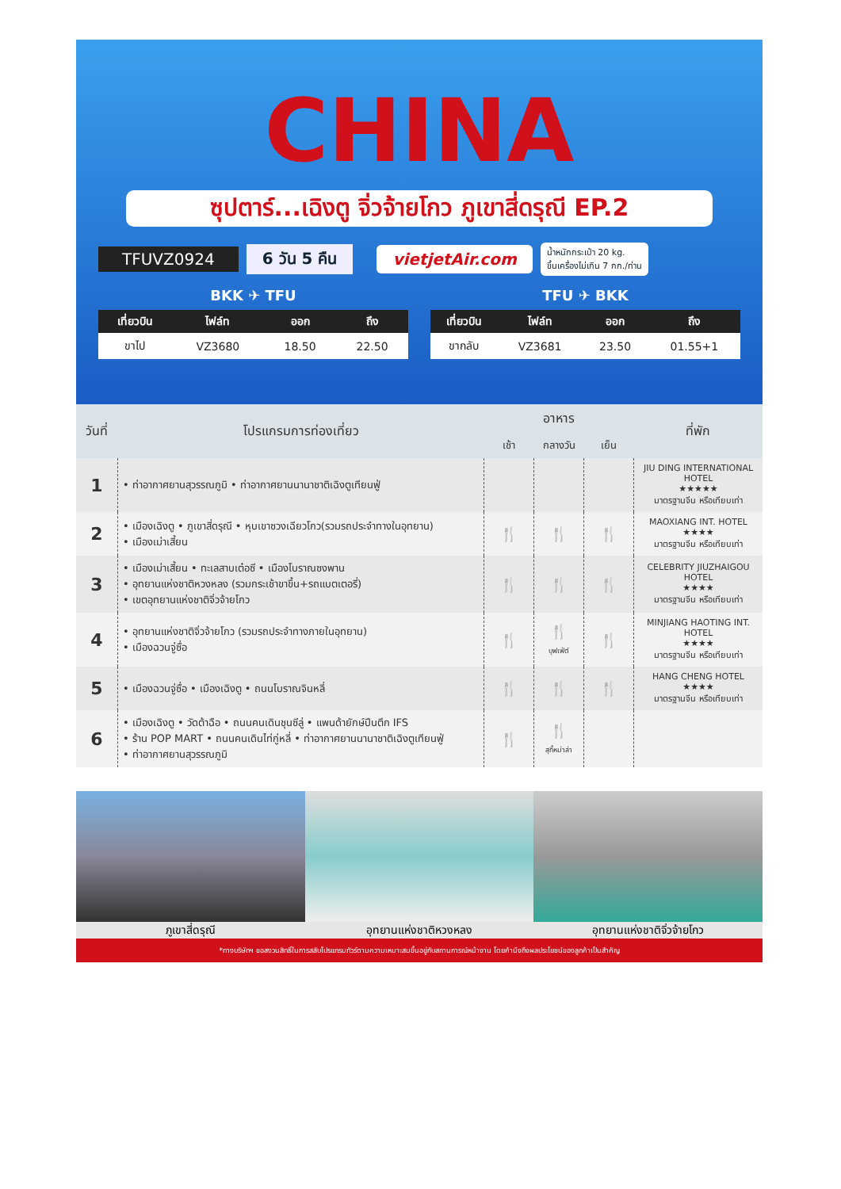CHINA
ซุปตาร์...เฉิงตู จิ่วจ้ายโกว ภูเขาสี่ดรุณี EP.2
TFUVZ0924 6 วัน 5 คืน vietjetAir.com น้ำหนักกระเป๋า 20 kg.
ขึ้นเครื่องไม่เกิน 7 กก./ท่าน
BKK ✈ TFU
| เที่ยวบิน | ไฟล์ท | ออก | ถึง |
| --- | --- | --- | --- |
| ขาไป | VZ3680 | 18.50 | 22.50 |
TFU ✈ BKK
| เที่ยวบิน | ไฟล์ท | ออก | ถึง |
| --- | --- | --- | --- |
| ขากลับ | VZ3681 | 23.50 | 01.55+1 |
| วันที่ | โปรแกรมการท่องเที่ยว | อาหาร | | | ที่พัก |
| --- | --- | --- | --- | --- | --- |
| | | เช้า | กลางวัน | เย็น | |
| 1 | • ท่าอากาศยานสุวรรณภูมิ • ท่าอากาศยานนานาชาติเฉิงตูเทียนฟู่ | | | | JIU DING INTERNATIONAL HOTEL ★★★★★ มาตรฐานจีน หรือเทียบเท่า |
| 2 | • เมืองเฉิงตู • ภูเขาสี่ดรุณี • หุบเขาซวงเฉียวโกว(รวมรถประจำทางในอุทยาน) • เมืองเม่าเสี้ยน | 🍴 | 🍴 | 🍴 | MAOXIANG INT. HOTEL ★★★★ มาตรฐานจีน หรือเทียบเท่า |
| 3 | • เมืองเม่าเสี้ยน • ทะเลสาบเต๋อซี • เมืองโบราณซงพาน • อุทยานแห่งชาติหวงหลง (รวมกระเช้าขาขึ้น+รถแบตเตอรี่) • เขตอุทยานแห่งชาติจิ่วจ้ายโกว | 🍴 | 🍴 | 🍴 | CELEBRITY JIUZHAIGOU HOTEL ★★★★ มาตรฐานจีน หรือเทียบเท่า |
| 4 | • อุทยานแห่งชาติจิ่วจ้ายโกว (รวมรถประจำทางภายในอุทยาน) • เมืองฉวนจู่ซื่อ | 🍴 | 🍴 บุฟเฟ่ต์ | 🍴 | MINJIANG HAOTING INT. HOTEL ★★★★ มาตรฐานจีน หรือเทียบเท่า |
| 5 | • เมืองฉวนจู่ซื่อ • เมืองเฉิงตู • ถนนโบราณจินหลี่ | 🍴 | 🍴 | 🍴 | HANG CHENG HOTEL ★★★★ มาตรฐานจีน หรือเทียบเท่า |
| 6 | • เมืองเฉิงตู • วัดต้าฉือ • ถนนคนเดินชุนซีลู่ • แพนด้ายักษ์ปีนตึก IFS • ร้าน POP MART • ถนนคนเดินไท่กู่หลี่ • ท่าอากาศยานนานาชาติเฉิงตูเทียนฟู่ • ท่าอากาศยานสุวรรณภูมิ | 🍴 | 🍴 สุกี้หม่าล่า | | |
ภูเขาสี่ดรุณี อุทยานแห่งชาติหวงหลง อุทยานแห่งชาติจิ่วจ้ายโกว
*ทางบริษัทฯ ขอสงวนสิทธิ์ในการสลับโปรแกรมทัวร์ตามความเหมาะสมขึ้นอยู่กับสถานการณ์หน้างาน โดยคำนึงถึงผลประโยชน์ของลูกค้าเป็นสำคัญ